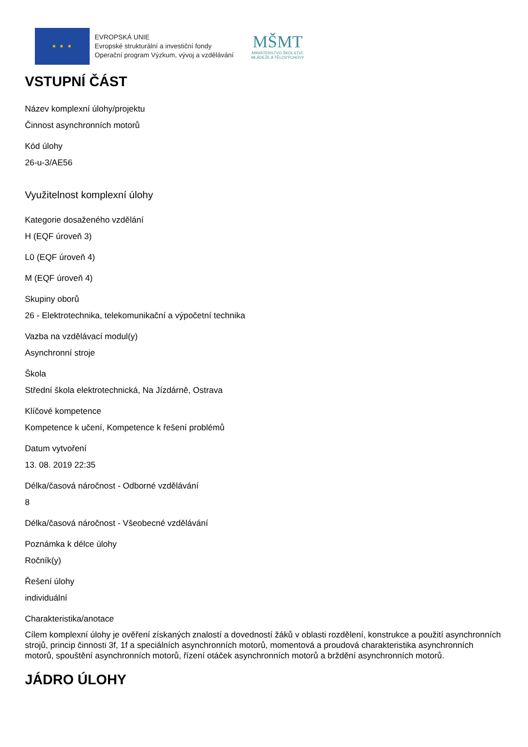★ ★ ★
EVROPSKÁ UNIE
Evropské strukturální a investiční fondy
Operační program Výzkum, vývoj a vzdělávání
MŠMT
MINISTERSTVO ŠKOLSTVÍ,
MLÁDEŽE A TĚLOVÝCHOVY
VSTUPNÍ ČÁST
Název komplexní úlohy/projektu
Činnost asynchronních motorů
Kód úlohy
26-u-3/AE56
Využitelnost komplexní úlohy
Kategorie dosaženého vzdělání
H (EQF úroveň 3)
L0 (EQF úroveň 4)
M (EQF úroveň 4)
Skupiny oborů
26 - Elektrotechnika, telekomunikační a výpočetní technika
Vazba na vzdělávací modul(y)
Asynchronní stroje
Škola
Střední škola elektrotechnická, Na Jízdárně, Ostrava
Klíčové kompetence
Kompetence k učení, Kompetence k řešení problémů
Datum vytvoření
13. 08. 2019 22:35
Délka/časová náročnost - Odborné vzdělávání
8
Délka/časová náročnost - Všeobecné vzdělávání
Poznámka k délce úlohy
Ročník(y)
Řešení úlohy
individuální
Charakteristika/anotace
Cílem komplexní úlohy je ověření získaných znalostí a dovedností žáků v oblasti rozdělení, konstrukce a použití asynchronních strojů, princip činnosti 3f, 1f a speciálních asynchronních motorů, momentová a proudová charakteristika asynchronních motorů, spouštění asynchronních motorů, řízení otáček asynchronních motorů a brždění asynchronních motorů.
JÁDRO ÚLOHY